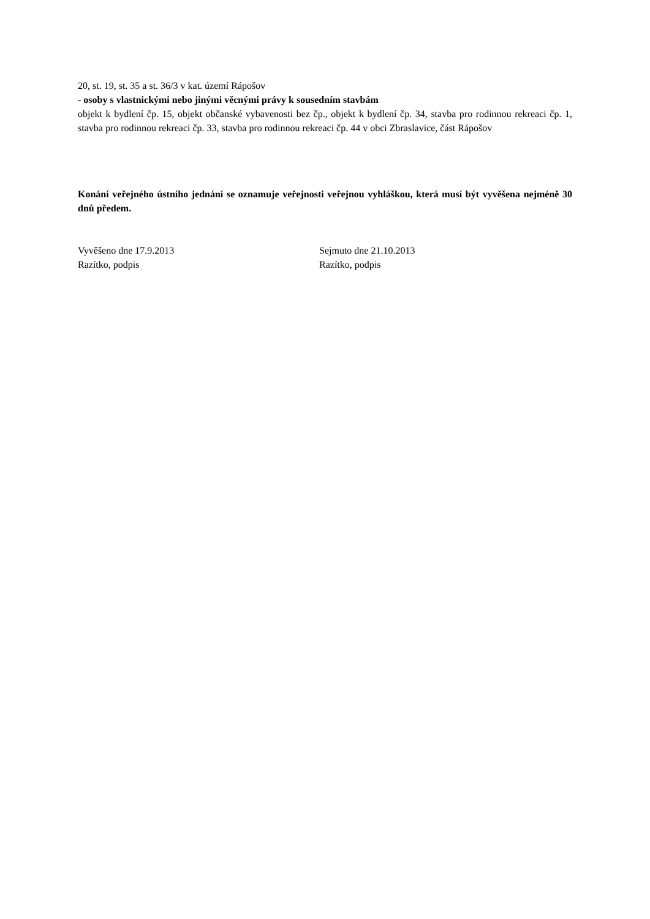20, st. 19, st. 35 a st. 36/3 v kat. území Rápošov
- osoby s vlastnickými nebo jinými věcnými právy k sousedním stavbám
objekt k bydlení čp. 15, objekt občanské vybavenosti bez čp., objekt k bydlení čp. 34, stavba pro rodinnou rekreaci čp. 1, stavba pro rodinnou rekreaci čp. 33, stavba pro rodinnou rekreaci čp. 44 v obci Zbraslavice, část Rápošov
Konání veřejného ústního jednání se oznamuje veřejnosti veřejnou vyhláškou, která musí být vyvěšena nejméně 30 dnů předem.
Vyvěšeno dne 17.9.2013 Sejmuto dne 21.10.2013
Razítko, podpis Razítko, podpis